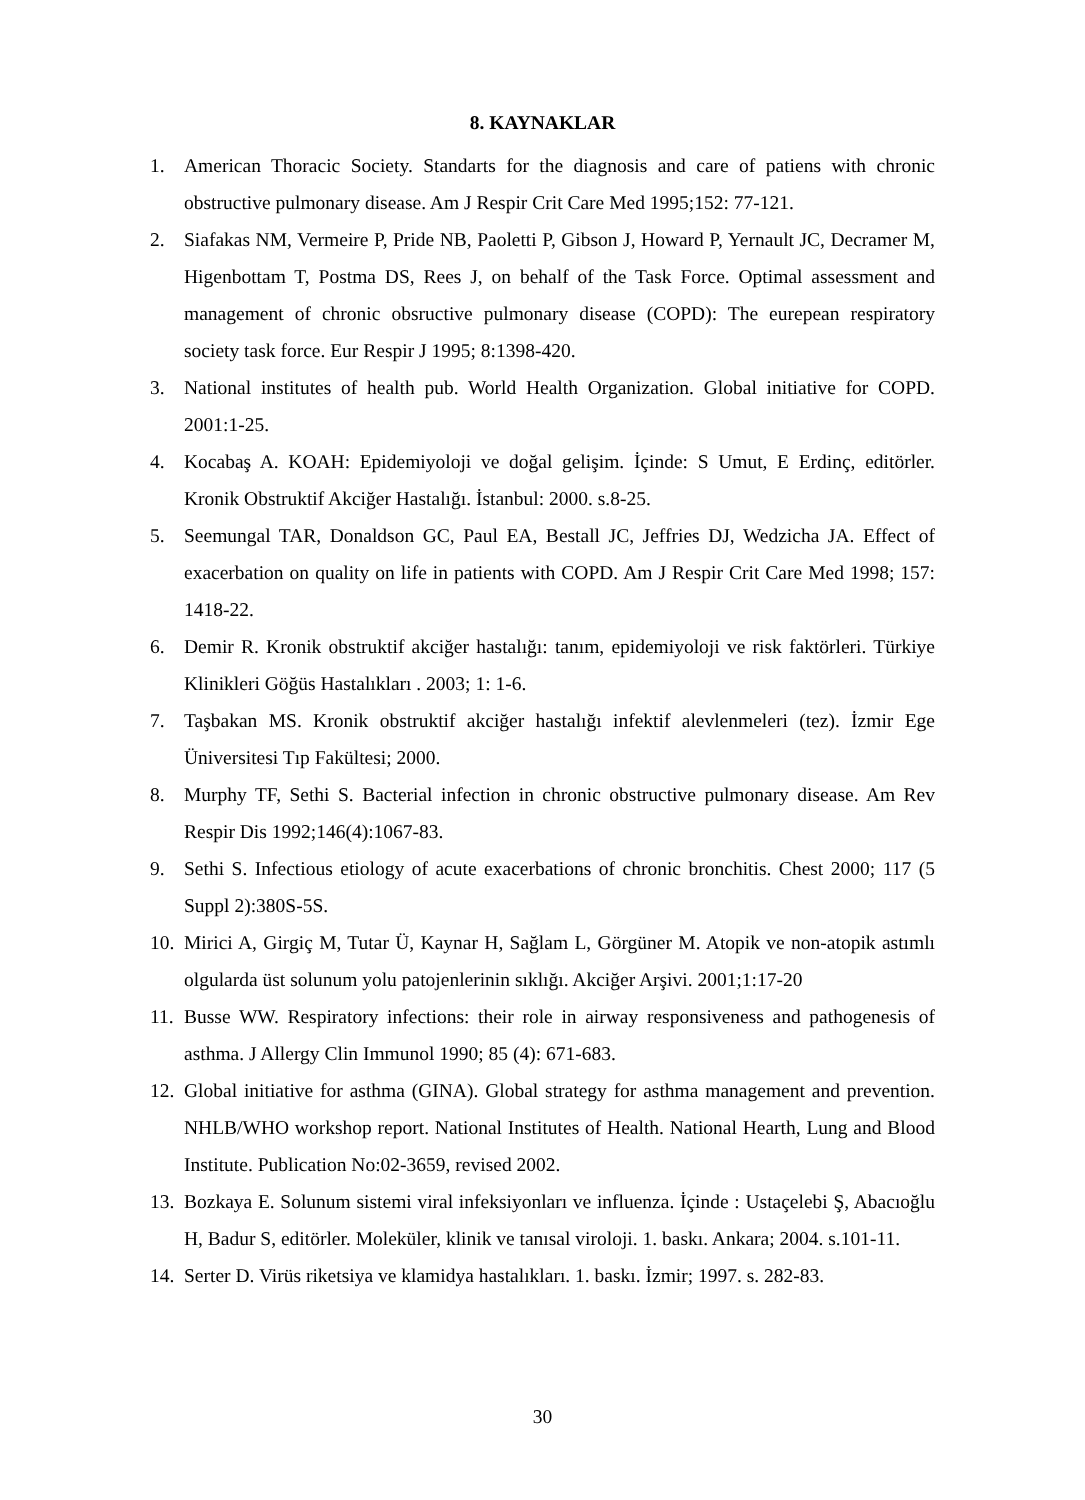8. KAYNAKLAR
1. American Thoracic Society. Standarts for the diagnosis and care of patiens with chronic obstructive pulmonary disease. Am J Respir Crit Care Med 1995;152: 77-121.
2. Siafakas NM, Vermeire P, Pride NB, Paoletti P, Gibson J, Howard P, Yernault JC, Decramer M, Higenbottam T, Postma DS, Rees J, on behalf of the Task Force. Optimal assessment and management of chronic obsructive pulmonary disease (COPD): The eurepean respiratory society task force. Eur Respir J 1995; 8:1398-420.
3. National institutes of health pub. World Health Organization. Global initiative for COPD. 2001:1-25.
4. Kocabaş A. KOAH: Epidemiyoloji ve doğal gelişim. İçinde: S Umut, E Erdinç, editörler. Kronik Obstruktif Akciğer Hastalığı. İstanbul: 2000. s.8-25.
5. Seemungal TAR, Donaldson GC, Paul EA, Bestall JC, Jeffries DJ, Wedzicha JA. Effect of exacerbation on quality on life in patients with COPD. Am J Respir Crit Care Med 1998; 157: 1418-22.
6. Demir R. Kronik obstruktif akciğer hastalığı: tanım, epidemiyoloji ve risk faktörleri. Türkiye Klinikleri Göğüs Hastalıkları . 2003; 1: 1-6.
7. Taşbakan MS. Kronik obstruktif akciğer hastalığı infektif alevlenmeleri (tez). İzmir Ege Üniversitesi Tıp Fakültesi; 2000.
8. Murphy TF, Sethi S. Bacterial infection in chronic obstructive pulmonary disease. Am Rev Respir Dis 1992;146(4):1067-83.
9. Sethi S. Infectious etiology of acute exacerbations of chronic bronchitis. Chest 2000; 117 (5 Suppl 2):380S-5S.
10. Mirici A, Girgiç M, Tutar Ü, Kaynar H, Sağlam L, Görgüner M. Atopik ve non-atopik astımlı olgularda üst solunum yolu patojenlerinin sıklığı. Akciğer Arşivi. 2001;1:17-20
11. Busse WW. Respiratory infections: their role in airway responsiveness and pathogenesis of asthma. J Allergy Clin Immunol 1990; 85 (4): 671-683.
12. Global initiative for asthma (GINA). Global strategy for asthma management and prevention. NHLB/WHO workshop report. National Institutes of Health. National Hearth, Lung and Blood Institute. Publication No:02-3659, revised 2002.
13. Bozkaya E. Solunum sistemi viral infeksiyonları ve influenza. İçinde : Ustaçelebi Ş, Abacıoğlu H, Badur S, editörler. Moleküler, klinik ve tanısal viroloji. 1. baskı. Ankara; 2004. s.101-11.
14. Serter D. Virüs riketsiya ve klamidya hastalıkları. 1. baskı. İzmir; 1997. s. 282-83.
30